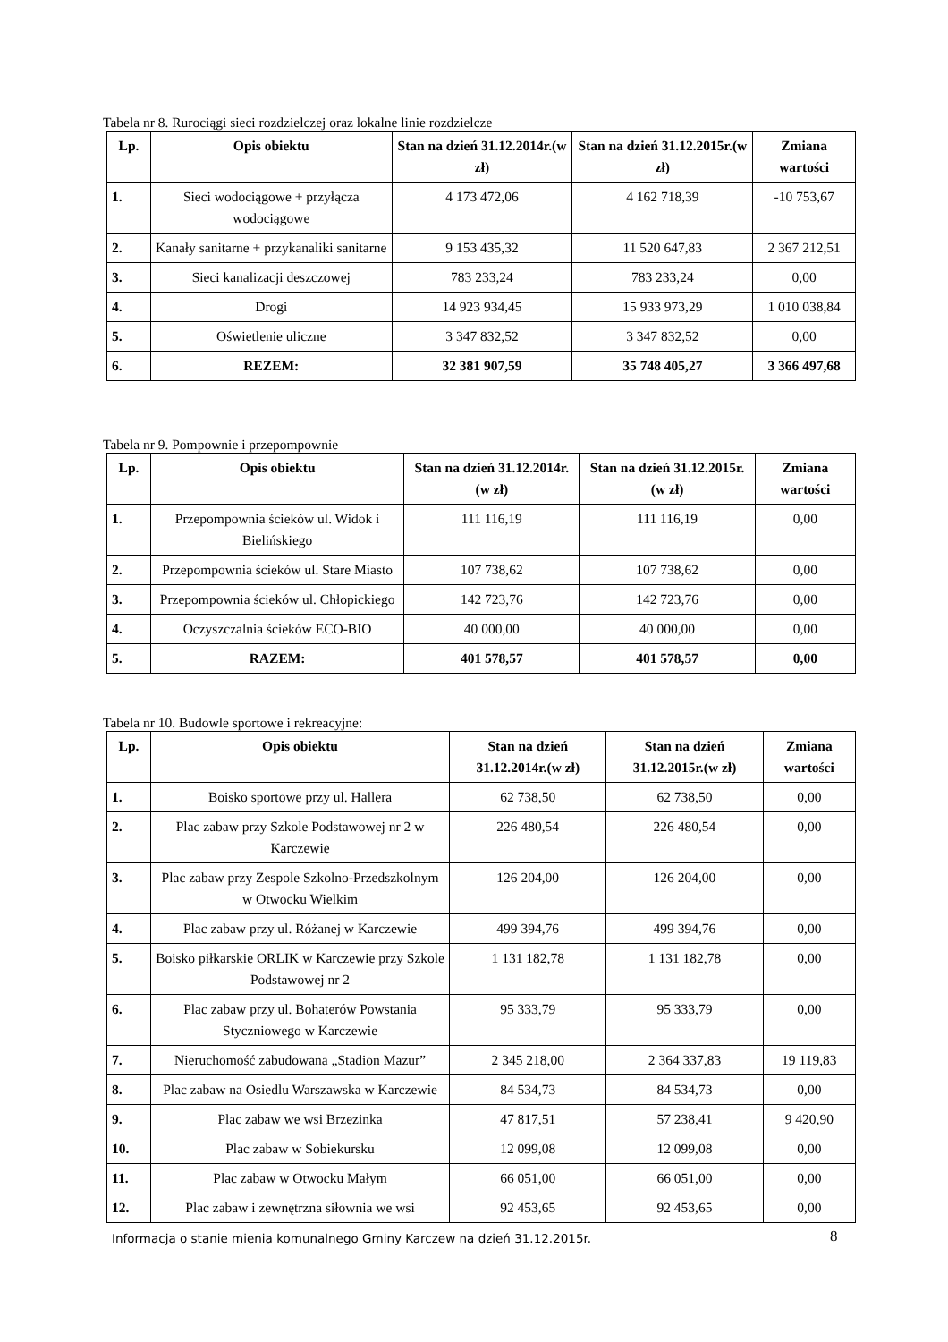Tabela nr 8. Rurociągi sieci rozdzielczej oraz lokalne linie rozdzielcze
| Lp. | Opis obiektu | Stan na dzień 31.12.2014r.(w zł) | Stan na dzień 31.12.2015r.(w zł) | Zmiana wartości |
| --- | --- | --- | --- | --- |
| 1. | Sieci wodociągowe + przyłącza wodociągowe | 4 173 472,06 | 4 162 718,39 | -10 753,67 |
| 2. | Kanały sanitarne + przykanaliki sanitarne | 9 153 435,32 | 11 520 647,83 | 2 367 212,51 |
| 3. | Sieci kanalizacji deszczowej | 783 233,24 | 783 233,24 | 0,00 |
| 4. | Drogi | 14 923 934,45 | 15 933 973,29 | 1 010 038,84 |
| 5. | Oświetlenie uliczne | 3 347 832,52 | 3 347 832,52 | 0,00 |
| 6. | REZEM: | 32 381 907,59 | 35 748 405,27 | 3 366 497,68 |
Tabela nr 9. Pompownie i przepompownie
| Lp. | Opis obiektu | Stan na dzień 31.12.2014r.(w zł) | Stan na dzień 31.12.2015r.(w zł) | Zmiana wartości |
| --- | --- | --- | --- | --- |
| 1. | Przepompownia ścieków ul. Widok i Bielińskiego | 111 116,19 | 111 116,19 | 0,00 |
| 2. | Przepompownia ścieków ul. Stare Miasto | 107 738,62 | 107 738,62 | 0,00 |
| 3. | Przepompownia ścieków ul. Chłopickiego | 142 723,76 | 142 723,76 | 0,00 |
| 4. | Oczyszczalnia ścieków ECO-BIO | 40 000,00 | 40 000,00 | 0,00 |
| 5. | RAZEM: | 401 578,57 | 401 578,57 | 0,00 |
Tabela nr 10. Budowle sportowe i rekreacyjne:
| Lp. | Opis obiektu | Stan na dzień 31.12.2014r.(w zł) | Stan na dzień 31.12.2015r.(w zł) | Zmiana wartości |
| --- | --- | --- | --- | --- |
| 1. | Boisko sportowe przy ul. Hallera | 62 738,50 | 62 738,50 | 0,00 |
| 2. | Plac zabaw przy Szkole Podstawowej nr 2 w Karczewie | 226 480,54 | 226 480,54 | 0,00 |
| 3. | Plac zabaw przy Zespole Szkolno-Przedszkolnym w Otwocku Wielkim | 126 204,00 | 126 204,00 | 0,00 |
| 4. | Plac zabaw przy ul. Różanej w Karczewie | 499 394,76 | 499 394,76 | 0,00 |
| 5. | Boisko piłkarskie ORLIK w Karczewie przy Szkole Podstawowej nr 2 | 1 131 182,78 | 1 131 182,78 | 0,00 |
| 6. | Plac zabaw przy ul. Bohaterów Powstania Styczniowego w Karczewie | 95 333,79 | 95 333,79 | 0,00 |
| 7. | Nieruchomość zabudowana „Stadion Mazur” | 2 345 218,00 | 2 364 337,83 | 19 119,83 |
| 8. | Plac zabaw na Osiedlu Warszawska w Karczewie | 84 534,73 | 84 534,73 | 0,00 |
| 9. | Plac zabaw we wsi Brzezinka | 47 817,51 | 57 238,41 | 9 420,90 |
| 10. | Plac zabaw w Sobiekursku | 12 099,08 | 12 099,08 | 0,00 |
| 11. | Plac zabaw w Otwocku Małym | 66 051,00 | 66 051,00 | 0,00 |
| 12. | Plac zabaw i zewnętrzna siłownia we wsi | 92 453,65 | 92 453,65 | 0,00 |
Informacja o stanie mienia komunalnego Gminy Karczew na dzień 31.12.2015r. 8